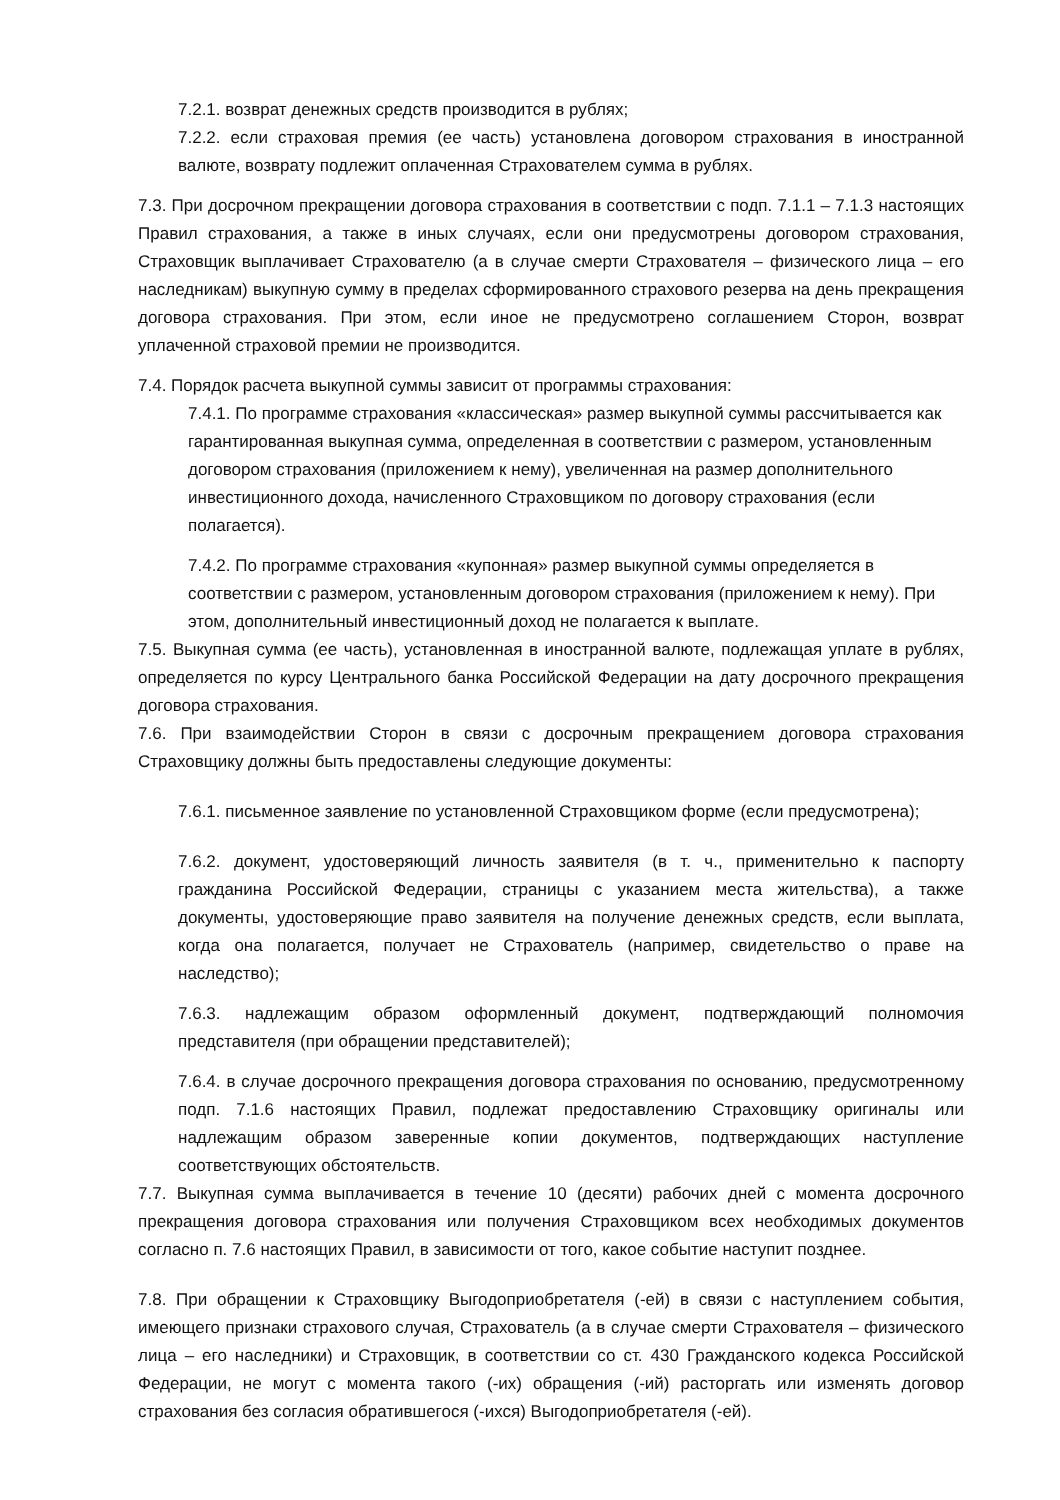7.2.1. возврат денежных средств производится в рублях;
7.2.2. если страховая премия (ее часть) установлена договором страхования в иностранной валюте, возврату подлежит оплаченная Страхователем сумма в рублях.
7.3. При досрочном прекращении договора страхования в соответствии с подп. 7.1.1 – 7.1.3 настоящих Правил страхования, а также в иных случаях, если они предусмотрены договором страхования, Страховщик выплачивает Страхователю (а в случае смерти Страхователя – физического лица – его наследникам) выкупную сумму в пределах сформированного страхового резерва на день прекращения договора страхования. При этом, если иное не предусмотрено соглашением Сторон, возврат уплаченной страховой премии не производится.
7.4. Порядок расчета выкупной суммы зависит от программы страхования:
7.4.1. По программе страхования «классическая» размер выкупной суммы рассчитывается как гарантированная выкупная сумма, определенная в соответствии с размером, установленным договором страхования (приложением к нему), увеличенная на размер дополнительного инвестиционного дохода, начисленного Страховщиком по договору страхования (если полагается).
7.4.2. По программе страхования «купонная» размер выкупной суммы определяется в соответствии с размером, установленным договором страхования (приложением к нему). При этом, дополнительный инвестиционный доход не полагается к выплате.
7.5. Выкупная сумма (ее часть), установленная в иностранной валюте, подлежащая уплате в рублях, определяется по курсу Центрального банка Российской Федерации на дату досрочного прекращения договора страхования.
7.6. При взаимодействии Сторон в связи с досрочным прекращением договора страхования Страховщику должны быть предоставлены следующие документы:
7.6.1. письменное заявление по установленной Страховщиком форме (если предусмотрена);
7.6.2. документ, удостоверяющий личность заявителя (в т. ч., применительно к паспорту гражданина Российской Федерации, страницы с указанием места жительства), а также документы, удостоверяющие право заявителя на получение денежных средств, если выплата, когда она полагается, получает не Страхователь (например, свидетельство о праве на наследство);
7.6.3. надлежащим образом оформленный документ, подтверждающий полномочия представителя (при обращении представителей);
7.6.4. в случае досрочного прекращения договора страхования по основанию, предусмотренному подп. 7.1.6 настоящих Правил, подлежат предоставлению Страховщику оригиналы или надлежащим образом заверенные копии документов, подтверждающих наступление соответствующих обстоятельств.
7.7. Выкупная сумма выплачивается в течение 10 (десяти) рабочих дней с момента досрочного прекращения договора страхования или получения Страховщиком всех необходимых документов согласно п. 7.6 настоящих Правил, в зависимости от того, какое событие наступит позднее.
7.8. При обращении к Страховщику Выгодоприобретателя (-ей) в связи с наступлением события, имеющего признаки страхового случая, Страхователь (а в случае смерти Страхователя – физического лица – его наследники) и Страховщик, в соответствии со ст. 430 Гражданского кодекса Российской Федерации, не могут с момента такого (-их) обращения (-ий) расторгать или изменять договор страхования без согласия обратившегося (-ихся) Выгодоприобретателя (-ей).